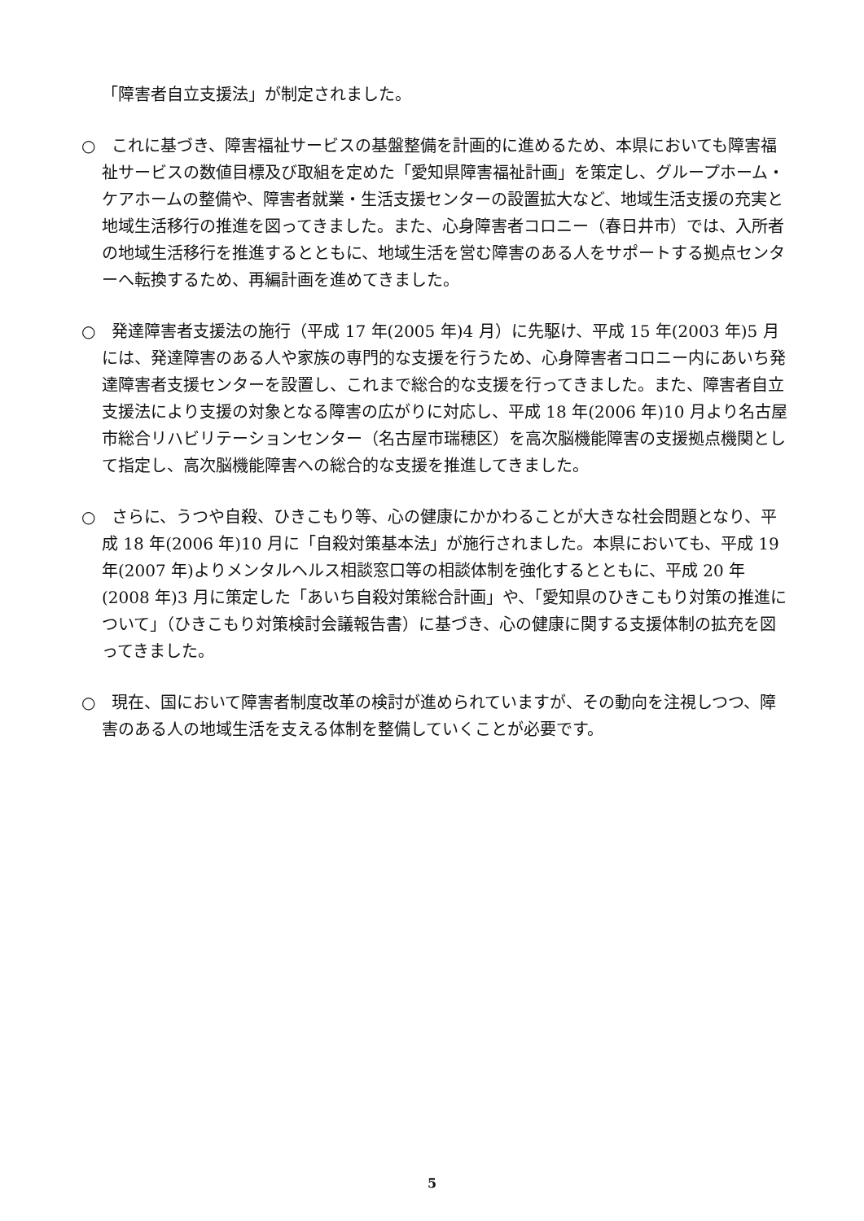「障害者自立支援法」が制定されました。
○　これに基づき、障害福祉サービスの基盤整備を計画的に進めるため、本県においても障害福祉サービスの数値目標及び取組を定めた「愛知県障害福祉計画」を策定し、グループホーム・ケアホームの整備や、障害者就業・生活支援センターの設置拡大など、地域生活支援の充実と地域生活移行の推進を図ってきました。また、心身障害者コロニー（春日井市）では、入所者の地域生活移行を推進するとともに、地域生活を営む障害のある人をサポートする拠点センターへ転換するため、再編計画を進めてきました。
○　発達障害者支援法の施行（平成 17 年(2005 年)4 月）に先駆け、平成 15 年(2003 年)5 月には、発達障害のある人や家族の専門的な支援を行うため、心身障害者コロニー内にあいち発達障害者支援センターを設置し、これまで総合的な支援を行ってきました。また、障害者自立支援法により支援の対象となる障害の広がりに対応し、平成 18 年(2006 年)10 月より名古屋市総合リハビリテーションセンター（名古屋市瑞穂区）を高次脳機能障害の支援拠点機関として指定し、高次脳機能障害への総合的な支援を推進してきました。
○　さらに、うつや自殺、ひきこもり等、心の健康にかかわることが大きな社会問題となり、平成 18 年(2006 年)10 月に「自殺対策基本法」が施行されました。本県においても、平成 19 年(2007 年)よりメンタルヘルス相談窓口等の相談体制を強化するとともに、平成 20 年(2008 年)3 月に策定した「あいち自殺対策総合計画」や、「愛知県のひきこもり対策の推進について」（ひきこもり対策検討会議報告書）に基づき、心の健康に関する支援体制の拡充を図ってきました。
○　現在、国において障害者制度改革の検討が進められていますが、その動向を注視しつつ、障害のある人の地域生活を支える体制を整備していくことが必要です。
5